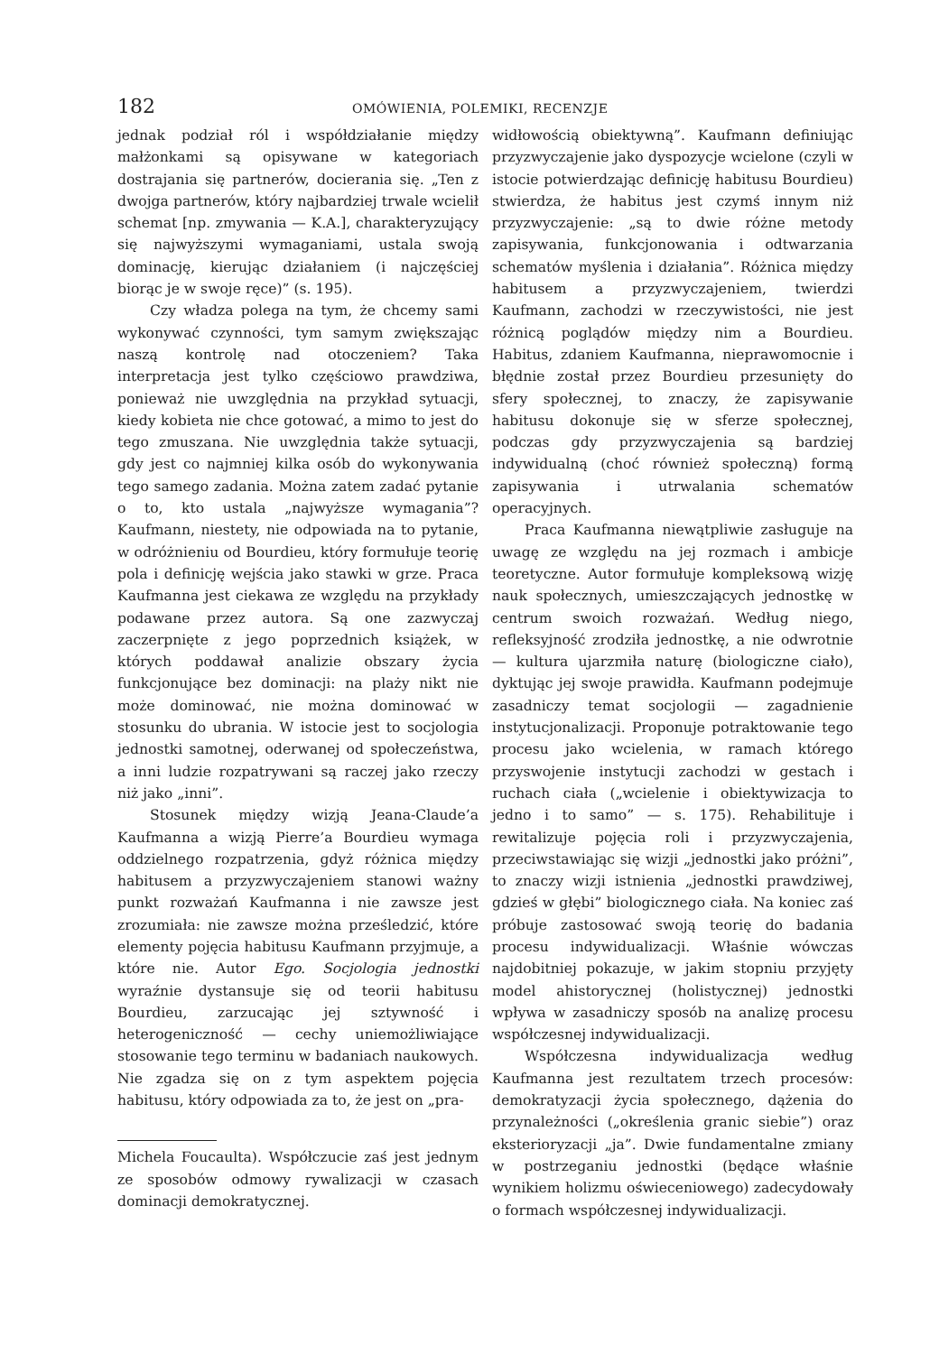182 OMÓWIENIA, POLEMIKI, RECENZJE
jednak podział ról i współdziałanie między małżonkami są opisywane w kategoriach dostrajania się partnerów, docierania się. „Ten z dwojga partnerów, który najbardziej trwale wcielił schemat [np. zmywania — K.A.], charakteryzujący się najwyższymi wymaganiami, ustala swoją dominację, kierując działaniem (i najczęściej biorąc je w swoje ręce)” (s. 195).
Czy władza polega na tym, że chcemy sami wykonywać czynności, tym samym zwiększając naszą kontrolę nad otoczeniem? Taka interpretacja jest tylko częściowo prawdziwa, ponieważ nie uwzględnia na przykład sytuacji, kiedy kobieta nie chce gotować, a mimo to jest do tego zmuszana. Nie uwzględnia także sytuacji, gdy jest co najmniej kilka osób do wykonywania tego samego zadania. Można zatem zadać pytanie o to, kto ustala „najwyższe wymagania”? Kaufmann, niestety, nie odpowiada na to pytanie, w odróżnieniu od Bourdieu, który formułuje teorię pola i definicję wejścia jako stawki w grze. Praca Kaufmanna jest ciekawa ze względu na przykłady podawane przez autora. Są one zazwyczaj zaczerpnięte z jego poprzednich książek, w których poddawał analizie obszary życia funkcjonujące bez dominacji: na plaży nikt nie może dominować, nie można dominować w stosunku do ubrania. W istocie jest to socjologia jednostki samotnej, oderwanej od społeczeństwa, a inni ludzie rozpatrywani są raczej jako rzeczy niż jako „inni”.
Stosunek między wizją Jeana-Claude’a Kaufmanna a wizją Pierre’a Bourdieu wymaga oddzielnego rozpatrzenia, gdyż różnica między habitusem a przyzwyczajeniem stanowi ważny punkt rozważań Kaufmanna i nie zawsze jest zrozumiała: nie zawsze można prześledzić, które elementy pojęcia habitusu Kaufmann przyjmuje, a które nie. Autor Ego. Socjologia jednostki wyraźnie dystansuje się od teorii habitusu Bourdieu, zarzucając jej sztywność i heterogeniczność — cechy uniemożliwiające stosowanie tego terminu w badaniach naukowych. Nie zgadza się on z tym aspektem pojęcia habitusu, który odpowiada za to, że jest on „pra-
Michela Foucaulta). Współczucie zaś jest jednym ze sposobów odmowy rywalizacji w czasach dominacji demokratycznej.
widłowością obiektywną”. Kaufmann definiując przyzwyczajenie jako dyspozycje wcielone (czyli w istocie potwierdzając definicję habitusu Bourdieu) stwierdza, że habitus jest czymś innym niż przyzwyczajenie: „są to dwie różne metody zapisywania, funkcjonowania i odtwarzania schematów myślenia i działania”. Różnica między habitusem a przyzwyczajeniem, twierdzi Kaufmann, zachodzi w rzeczywistości, nie jest różnicą poglądów między nim a Bourdieu. Habitus, zdaniem Kaufmanna, nieprawomocnie i błędnie został przez Bourdieu przesunięty do sfery społecznej, to znaczy, że zapisywanie habitusu dokonuje się w sferze społecznej, podczas gdy przyzwyczajenia są bardziej indywidualną (choć również społeczną) formą zapisywania i utrwalania schematów operacyjnych.
Praca Kaufmanna niewątpliwie zasługuje na uwagę ze względu na jej rozmach i ambicje teoretyczne. Autor formułuje kompleksową wizję nauk społecznych, umieszczających jednostkę w centrum swoich rozważań. Według niego, refleksyjność zrodziła jednostkę, a nie odwrotnie — kultura ujarzmiła naturę (biologiczne ciało), dyktując jej swoje prawidła. Kaufmann podejmuje zasadniczy temat socjologii — zagadnienie instytucjonalizacji. Proponuje potraktowanie tego procesu jako wcielenia, w ramach którego przyswojenie instytucji zachodzi w gestach i ruchach ciała („wcielenie i obiektywizacja to jedno i to samo” — s. 175). Rehabilituje i rewitalizuje pojęcia roli i przyzwyczajenia, przeciwstawiając się wizji „jednostki jako próżni”, to znaczy wizji istnienia „jednostki prawdziwej, gdzieś w głębi” biologicznego ciała. Na koniec zaś próbuje zastosować swoją teorię do badania procesu indywidualizacji. Właśnie wówczas najdobitniej pokazuje, w jakim stopniu przyjęty model ahistorycznej (holistycznej) jednostki wpływa w zasadniczy sposób na analizę procesu współczesnej indywidualizacji.
Współczesna indywidualizacja według Kaufmanna jest rezultatem trzech procesów: demokratyzacji życia społecznego, dążenia do przynależności („określenia granic siebie”) oraz eksterioryzacji „ja”. Dwie fundamentalne zmiany w postrzeganiu jednostki (będące właśnie wynikiem holizmu oświeceniowego) zadecydowały o formach współczesnej indywidualizacji.